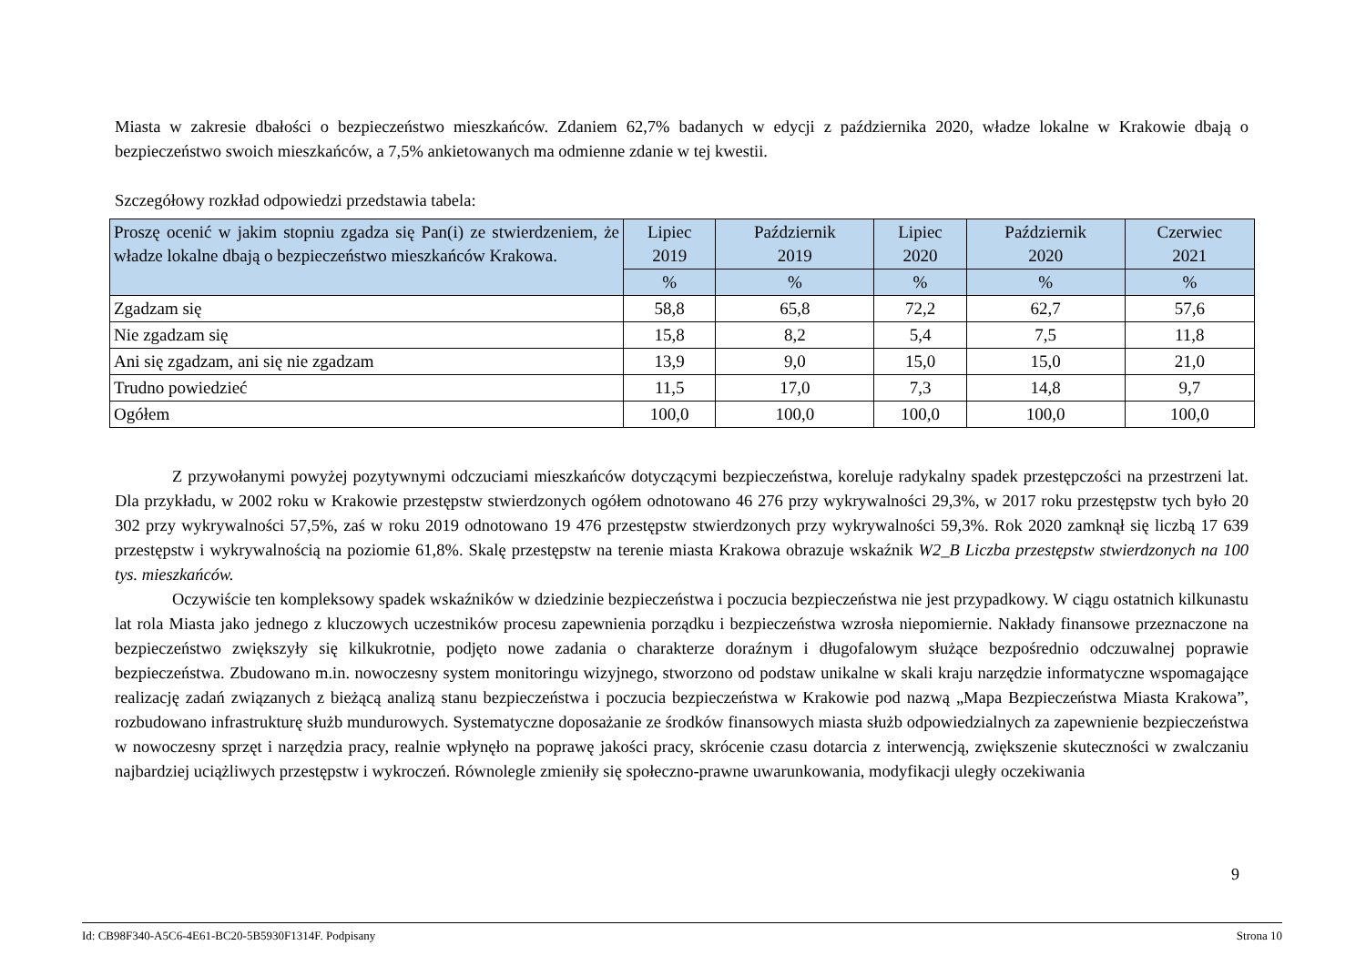Miasta w zakresie dbałości o bezpieczeństwo mieszkańców. Zdaniem 62,7% badanych w edycji z października 2020, władze lokalne w Krakowie dbają o bezpieczeństwo swoich mieszkańców, a 7,5% ankietowanych ma odmienne zdanie w tej kwestii.
Szczegółowy rozkład odpowiedzi przedstawia tabela:
| Proszę ocenić w jakim stopniu zgadza się Pan(i) ze stwierdzeniem, że władze lokalne dbają o bezpieczeństwo mieszkańców Krakowa. | Lipiec 2019 | Październik 2019 | Lipiec 2020 | Październik 2020 | Czerwiec 2021 |
| --- | --- | --- | --- | --- | --- |
| | % | % | % | % | % |
| Zgadzam się | 58,8 | 65,8 | 72,2 | 62,7 | 57,6 |
| Nie zgadzam się | 15,8 | 8,2 | 5,4 | 7,5 | 11,8 |
| Ani się zgadzam, ani się nie zgadzam | 13,9 | 9,0 | 15,0 | 15,0 | 21,0 |
| Trudno powiedzieć | 11,5 | 17,0 | 7,3 | 14,8 | 9,7 |
| Ogółem | 100,0 | 100,0 | 100,0 | 100,0 | 100,0 |
Z przywołanymi powyżej pozytywnymi odczuciami mieszkańców dotyczącymi bezpieczeństwa, koreluje radykalny spadek przestępczości na przestrzeni lat. Dla przykładu, w 2002 roku w Krakowie przestępstw stwierdzonych ogółem odnotowano 46 276 przy wykrywalności 29,3%, w 2017 roku przestępstw tych było 20 302 przy wykrywalności 57,5%, zaś w roku 2019 odnotowano 19 476 przestępstw stwierdzonych przy wykrywalności 59,3%. Rok 2020 zamknął się liczbą 17 639 przestępstw i wykrywalnością na poziomie 61,8%. Skalę przestępstw na terenie miasta Krakowa obrazuje wskaźnik W2_B Liczba przestępstw stwierdzonych na 100 tys. mieszkańców.
Oczywiście ten kompleksowy spadek wskaźników w dziedzinie bezpieczeństwa i poczucia bezpieczeństwa nie jest przypadkowy. W ciągu ostatnich kilkunastu lat rola Miasta jako jednego z kluczowych uczestników procesu zapewnienia porządku i bezpieczeństwa wzrosła niepomiernie. Nakłady finansowe przeznaczone na bezpieczeństwo zwiększyły się kilkukrotnie, podjęto nowe zadania o charakterze doraźnym i długofalowym służące bezpośrednio odczuwalnej poprawie bezpieczeństwa. Zbudowano m.in. nowoczesny system monitoringu wizyjnego, stworzono od podstaw unikalne w skali kraju narzędzie informatyczne wspomagające realizację zadań związanych z bieżącą analizą stanu bezpieczeństwa i poczucia bezpieczeństwa w Krakowie pod nazwą „Mapa Bezpieczeństwa Miasta Krakowa”, rozbudowano infrastrukturę służb mundurowych. Systematyczne doposażanie ze środków finansowych miasta służb odpowiedzialnych za zapewnienie bezpieczeństwa w nowoczesny sprzęt i narzędzia pracy, realnie wpłynęło na poprawę jakości pracy, skrócenie czasu dotarcia z interwencją, zwiększenie skuteczności w zwalczaniu najbardziej uciążliwych przestępstw i wykroczeń. Równolegle zmieniły się społeczno-prawne uwarunkowania, modyfikacji uległy oczekiwania
9
Id: CB98F340-A5C6-4E61-BC20-5B5930F1314F. Podpisany Strona 10